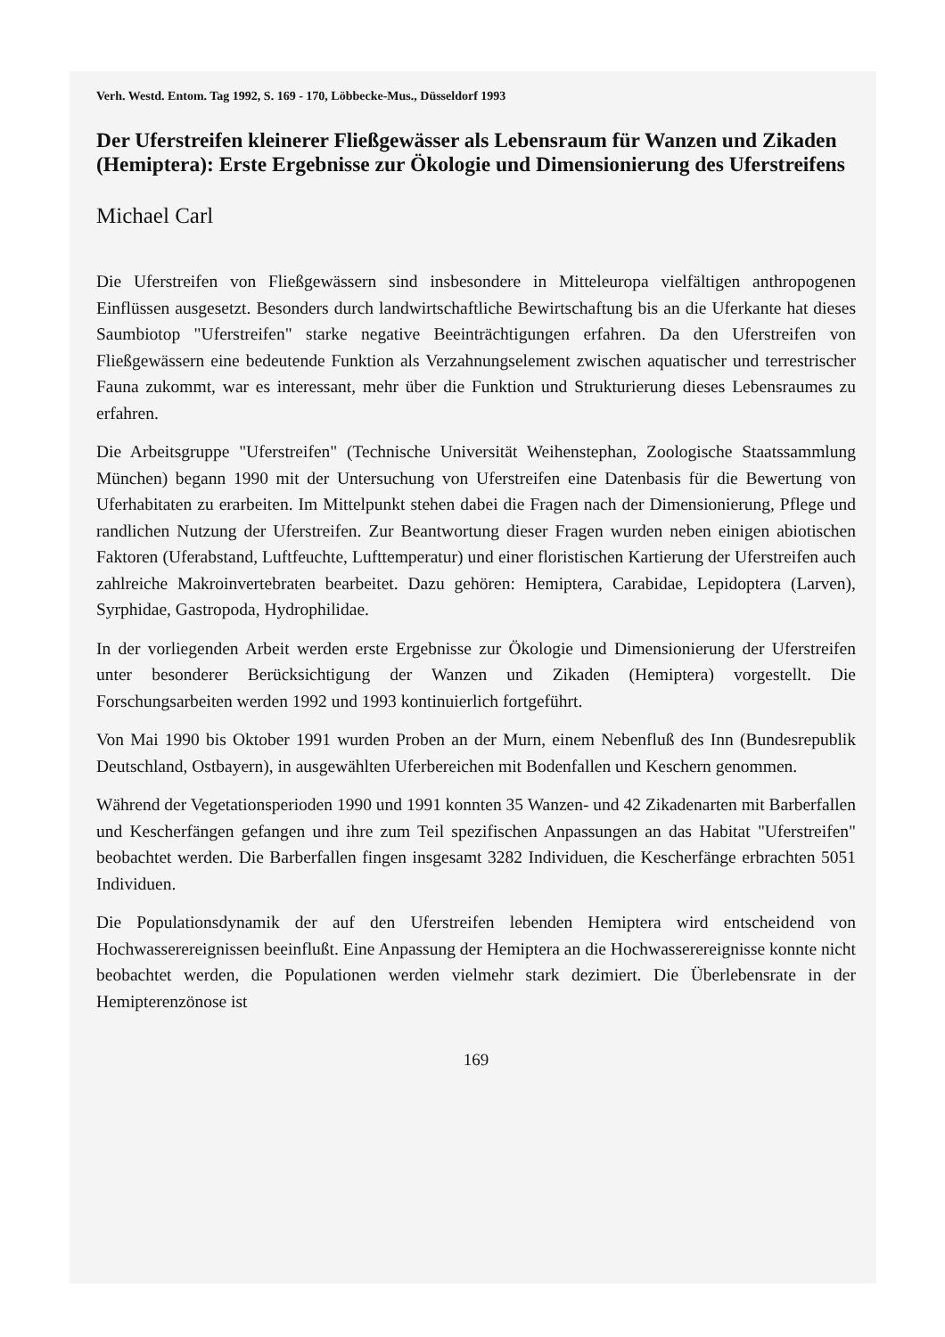Verh. Westd. Entom. Tag 1992, S. 169 - 170, Löbbecke-Mus., Düsseldorf 1993
Der Uferstreifen kleinerer Fließgewässer als Lebensraum für Wanzen und Zikaden (Hemiptera): Erste Ergebnisse zur Ökologie und Dimensionierung des Uferstreifens
Michael Carl
Die Uferstreifen von Fließgewässern sind insbesondere in Mitteleuropa vielfältigen anthropogenen Einflüssen ausgesetzt. Besonders durch landwirtschaftliche Bewirtschaftung bis an die Uferkante hat dieses Saumbiotop "Uferstreifen" starke negative Beeinträchtigungen erfahren. Da den Uferstreifen von Fließgewässern eine bedeutende Funktion als Verzahnungselement zwischen aquatischer und terrestrischer Fauna zukommt, war es interessant, mehr über die Funktion und Strukturierung dieses Lebensraumes zu erfahren.
Die Arbeitsgruppe "Uferstreifen" (Technische Universität Weihenstephan, Zoologische Staatssammlung München) begann 1990 mit der Untersuchung von Uferstreifen eine Datenbasis für die Bewertung von Uferhabitaten zu erarbeiten. Im Mittelpunkt stehen dabei die Fragen nach der Dimensionierung, Pflege und randlichen Nutzung der Uferstreifen. Zur Beantwortung dieser Fragen wurden neben einigen abiotischen Faktoren (Uferabstand, Luftfeuchte, Lufttemperatur) und einer floristischen Kartierung der Uferstreifen auch zahlreiche Makroinvertebraten bearbeitet. Dazu gehören: Hemiptera, Carabidae, Lepidoptera (Larven), Syrphidae, Gastropoda, Hydrophilidae.
In der vorliegenden Arbeit werden erste Ergebnisse zur Ökologie und Dimensionierung der Uferstreifen unter besonderer Berücksichtigung der Wanzen und Zikaden (Hemiptera) vorgestellt. Die Forschungsarbeiten werden 1992 und 1993 kontinuierlich fortgeführt.
Von Mai 1990 bis Oktober 1991 wurden Proben an der Murn, einem Nebenfluß des Inn (Bundesrepublik Deutschland, Ostbayern), in ausgewählten Uferbereichen mit Bodenfallen und Keschern genommen.
Während der Vegetationsperioden 1990 und 1991 konnten 35 Wanzen- und 42 Zikadenarten mit Barberfallen und Kescherfängen gefangen und ihre zum Teil spezifischen Anpassungen an das Habitat "Uferstreifen" beobachtet werden. Die Barberfallen fingen insgesamt 3282 Individuen, die Kescherfänge erbrachten 5051 Individuen.
Die Populationsdynamik der auf den Uferstreifen lebenden Hemiptera wird entscheidend von Hochwasserereignissen beeinflußt. Eine Anpassung der Hemiptera an die Hochwasserereignisse konnte nicht beobachtet werden, die Populationen werden vielmehr stark dezimiert. Die Überlebensrate in der Hemipterenzönose ist
169